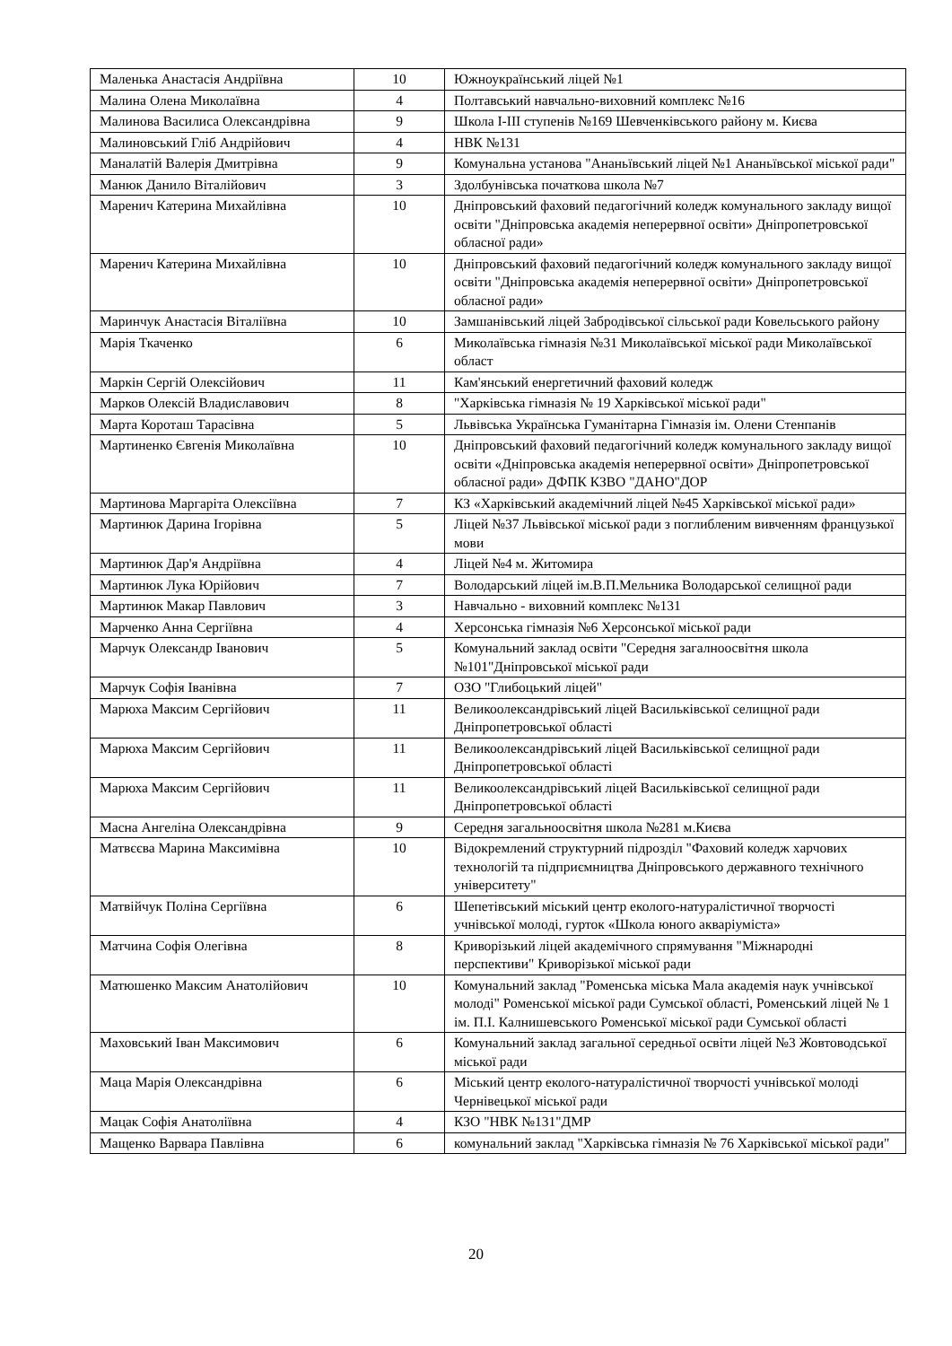| Маленька Анастасія Андріївна | 10 | Южноукраїнський ліцей №1 |
| Малина Олена Миколаївна | 4 | Полтавський навчально-виховний комплекс №16 |
| Малинова Василиса Олександрівна | 9 | Школа I-III ступенів №169 Шевченківського району м. Києва |
| Малиновський Гліб Андрійович | 4 | НВК №131 |
| Маналатій Валерія Дмитрівна | 9 | Комунальна установа "Ананьївський ліцей №1 Ананьївської міської ради" |
| Манюк Данило Віталійович | 3 | Здолбунівська початкова школа №7 |
| Маренич Катерина Михайлівна | 10 | Дніпровський фаховий педагогічний коледж комунального закладу вищої освіти "Дніпровська академія неперервної освіти» Дніпропетровської обласної ради» |
| Маренич Катерина Михайлівна | 10 | Дніпровський фаховий педагогічний коледж комунального закладу вищої освіти "Дніпровська академія неперервної освіти» Дніпропетровської обласної ради» |
| Маринчук Анастасія Віталіївна | 10 | Замшанівський ліцей Забродівської сільської ради Ковельського району |
| Марія Ткаченко | 6 | Миколаївська гімназія №31 Миколаївської міської ради Миколаївської област |
| Маркін Сергій Олексійович | 11 | Кам'янський енергетичний фаховий коледж |
| Марков Олексій Владиславович | 8 | "Харківська гімназія № 19 Харківської міської ради" |
| Марта Короташ Тарасівна | 5 | Львівська Українська Гуманітарна Гімназія ім. Олени Стенпанів |
| Мартиненко Євгенія Миколаївна | 10 | Дніпровський фаховий педагогічний коледж комунального закладу вищої освіти «Дніпровська академія неперервної освіти» Дніпропетровської обласної ради» ДФПК КЗВО "ДАНО"ДОР |
| Мартинова Маргаріта Олексіївна | 7 | КЗ «Харківський академічний ліцей №45 Харківської міської ради» |
| Мартинюк Дарина Ігорівна | 5 | Ліцей №37 Львівської міської ради з поглибленим вивченням французької мови |
| Мартинюк Дар'я Андріївна | 4 | Ліцей №4 м. Житомира |
| Мартинюк Лука Юрійович | 7 | Володарський ліцей ім.В.П.Мельника Володарської селищної ради |
| Мартинюк Макар Павлович | 3 | Навчально - виховний комплекс №131 |
| Марченко Анна Сергіївна | 4 | Херсонська гімназія №6 Херсонської міської ради |
| Марчук Олександр Іванович | 5 | Комунальний заклад освіти "Середня загалноосвітня школа №101"Дніпровської міської ради |
| Марчук Софія Іванівна | 7 | ОЗО "Глибоцький ліцей" |
| Марюха Максим Сергійович | 11 | Великоолександрівський ліцей Васильківської селищної ради Дніпропетровської області |
| Марюха Максим Сергійович | 11 | Великоолександрівський ліцей Васильківської селищної ради Дніпропетровської області |
| Марюха Максим Сергійович | 11 | Великоолександрівський ліцей Васильківської селищної ради Дніпропетровської області |
| Масна Ангеліна Олександрівна | 9 | Середня загальноосвітня школа №281 м.Києва |
| Матвєєва Марина Максимівна | 10 | Відокремлений структурний підрозділ "Фаховий коледж харчових технологій та підприємництва Дніпровського державного технічного університету" |
| Матвійчук Поліна Сергіївна | 6 | Шепетівський міський центр еколого-натуралістичної творчості учнівської молоді, гурток «Школа юного акваріуміста» |
| Матчина Софія Олегівна | 8 | Криворізький ліцей академічного спрямування "Міжнародні перспективи" Криворізької міської ради |
| Матюшенко Максим Анатолійович | 10 | Комунальний заклад "Роменська міська Мала академія наук учнівської молоді" Роменської міської ради Сумської області, Роменський ліцей № 1 ім. П.І. Калнишевського Роменської міської ради Сумської області |
| Маховський Іван Максимович | 6 | Комунальний заклад загальної середньої освіти ліцей №3 Жовтоводської міської ради |
| Маца Марія Олександрівна | 6 | Міський центр еколого-натуралістичної творчості учнівської молоді Чернівецької міської ради |
| Мацак Софія Анатоліївна | 4 | КЗО "НВК №131"ДМР |
| Мащенко Варвара Павлівна | 6 | комунальний заклад "Харківська гімназія № 76 Харківської міської ради" |
20